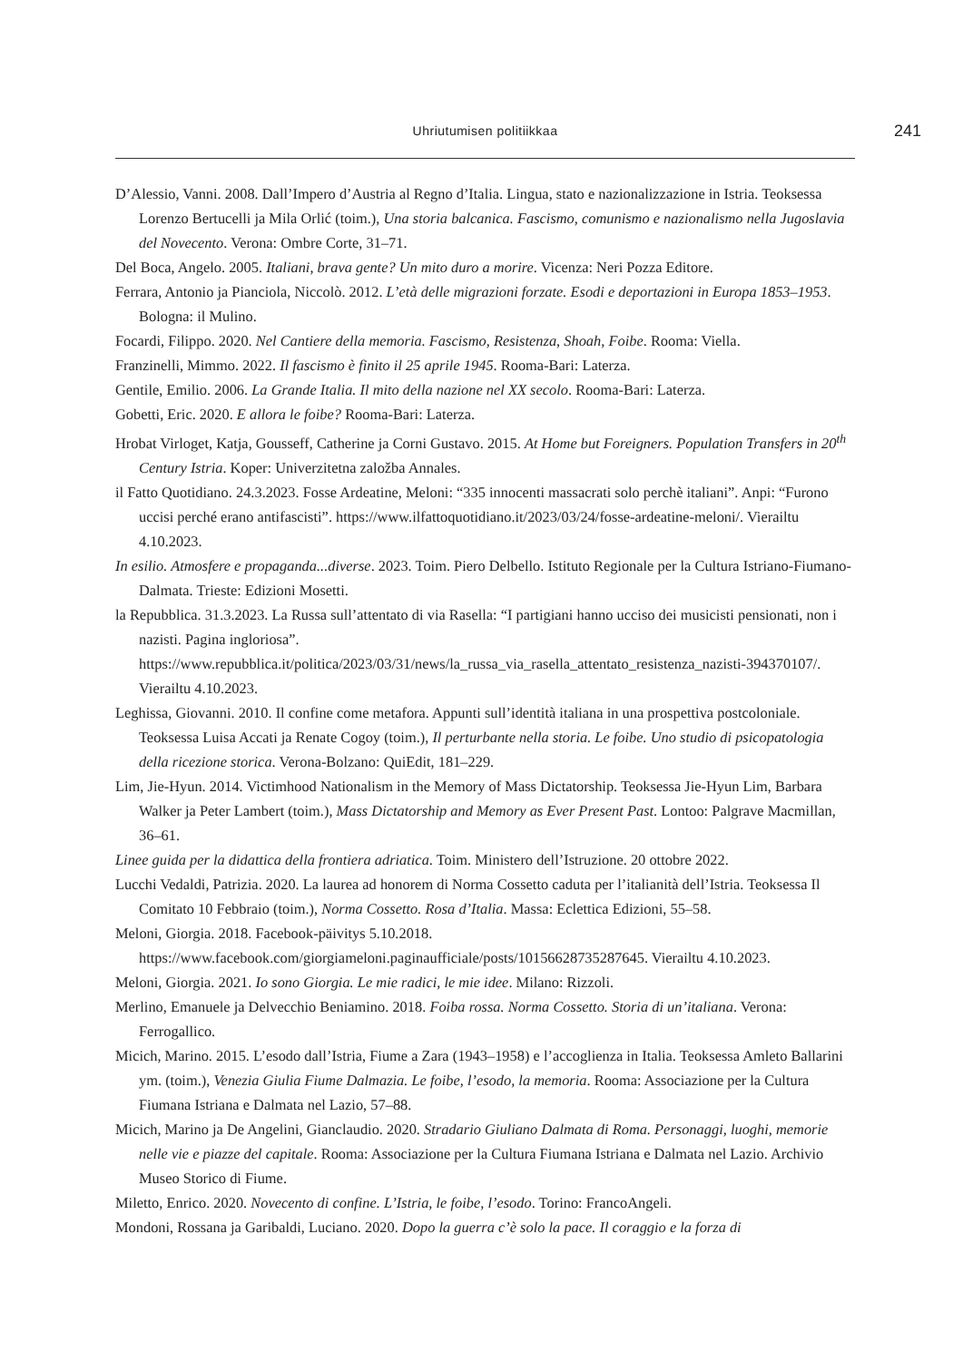Uhriutumisen politiikkaa 241
D’Alessio, Vanni. 2008. Dall’Impero d’Austria al Regno d’Italia. Lingua, stato e nazionalizzazione in Istria. Teoksessa Lorenzo Bertucelli ja Mila Orlić (toim.), Una storia balcanica. Fascismo, comunismo e nazionalismo nella Jugoslavia del Novecento. Verona: Ombre Corte, 31–71.
Del Boca, Angelo. 2005. Italiani, brava gente? Un mito duro a morire. Vicenza: Neri Pozza Editore.
Ferrara, Antonio ja Pianciola, Niccolò. 2012. L’età delle migrazioni forzate. Esodi e deportazioni in Europa 1853–1953. Bologna: il Mulino.
Focardi, Filippo. 2020. Nel Cantiere della memoria. Fascismo, Resistenza, Shoah, Foibe. Rooma: Viella.
Franzinelli, Mimmo. 2022. Il fascismo è finito il 25 aprile 1945. Rooma-Bari: Laterza.
Gentile, Emilio. 2006. La Grande Italia. Il mito della nazione nel XX secolo. Rooma-Bari: Laterza.
Gobetti, Eric. 2020. E allora le foibe? Rooma-Bari: Laterza.
Hrobat Virloget, Katja, Gousseff, Catherine ja Corni Gustavo. 2015. At Home but Foreigners. Population Transfers in 20<sup>th</sup> Century Istria. Koper: Univerzitetna založba Annales.
il Fatto Quotidiano. 24.3.2023. Fosse Ardeatine, Meloni: “335 innocenti massacrati solo perchè italiani”. Anpi: “Furono uccisi perché erano antifascisti”. https://www.ilfattoquotidiano.it/2023/03/24/fosse-ardeatine-meloni/. Vierailtu 4.10.2023.
In esilio. Atmosfere e propaganda...diverse. 2023. Toim. Piero Delbello. Istituto Regionale per la Cultura Istriano-Fiumano-Dalmata. Trieste: Edizioni Mosetti.
la Repubblica. 31.3.2023. La Russa sull’attentato di via Rasella: “I partigiani hanno ucciso dei musicisti pensionati, non i nazisti. Pagina ingloriosa”. https://www.repubblica.it/politica/2023/03/31/news/la_russa_via_rasella_attentato_resistenza_nazisti-394370107/. Vierailtu 4.10.2023.
Leghissa, Giovanni. 2010. Il confine come metafora. Appunti sull’identità italiana in una prospettiva postcoloniale. Teoksessa Luisa Accati ja Renate Cogoy (toim.), Il perturbante nella storia. Le foibe. Uno studio di psicopatologia della ricezione storica. Verona-Bolzano: QuiEdit, 181–229.
Lim, Jie-Hyun. 2014. Victimhood Nationalism in the Memory of Mass Dictatorship. Teoksessa Jie-Hyun Lim, Barbara Walker ja Peter Lambert (toim.), Mass Dictatorship and Memory as Ever Present Past. Lontoo: Palgrave Macmillan, 36–61.
Linee guida per la didattica della frontiera adriatica. Toim. Ministero dell’Istruzione. 20 ottobre 2022.
Lucchi Vedaldi, Patrizia. 2020. La laurea ad honorem di Norma Cossetto caduta per l’italianità dell’Istria. Teoksessa Il Comitato 10 Febbraio (toim.), Norma Cossetto. Rosa d’Italia. Massa: Eclettica Edizioni, 55–58.
Meloni, Giorgia. 2018. Facebook-päivitys 5.10.2018. https://www.facebook.com/giorgiameloni.paginaufficiale/posts/10156628735287645. Vierailtu 4.10.2023.
Meloni, Giorgia. 2021. Io sono Giorgia. Le mie radici, le mie idee. Milano: Rizzoli.
Merlino, Emanuele ja Delvecchio Beniamino. 2018. Foiba rossa. Norma Cossetto. Storia di un’italiana. Verona: Ferrogallico.
Micich, Marino. 2015. L’esodo dall’Istria, Fiume a Zara (1943–1958) e l’accoglienza in Italia. Teoksessa Amleto Ballarini ym. (toim.), Venezia Giulia Fiume Dalmazia. Le foibe, l’esodo, la memoria. Rooma: Associazione per la Cultura Fiumana Istriana e Dalmata nel Lazio, 57–88.
Micich, Marino ja De Angelini, Gianclaudio. 2020. Stradario Giuliano Dalmata di Roma. Personaggi, luoghi, memorie nelle vie e piazze del capitale. Rooma: Associazione per la Cultura Fiumana Istriana e Dalmata nel Lazio. Archivio Museo Storico di Fiume.
Miletto, Enrico. 2020. Novecento di confine. L’Istria, le foibe, l’esodo. Torino: FrancoAngeli.
Mondoni, Rossana ja Garibaldi, Luciano. 2020. Dopo la guerra c’è solo la pace. Il coraggio e la forza di